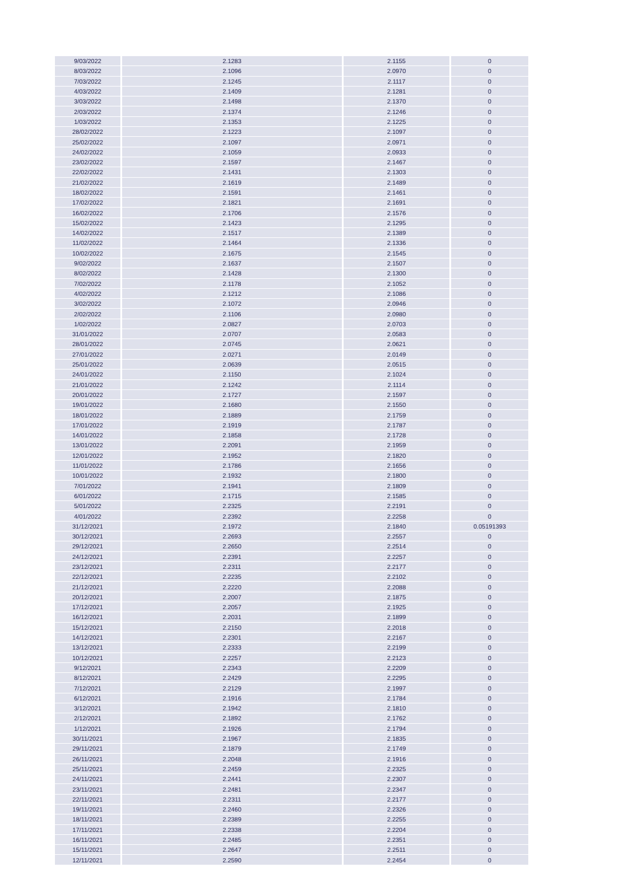| 9/03/2022 | 2.1283 | 2.1155 | 0 |
| 8/03/2022 | 2.1096 | 2.0970 | 0 |
| 7/03/2022 | 2.1245 | 2.1117 | 0 |
| 4/03/2022 | 2.1409 | 2.1281 | 0 |
| 3/03/2022 | 2.1498 | 2.1370 | 0 |
| 2/03/2022 | 2.1374 | 2.1246 | 0 |
| 1/03/2022 | 2.1353 | 2.1225 | 0 |
| 28/02/2022 | 2.1223 | 2.1097 | 0 |
| 25/02/2022 | 2.1097 | 2.0971 | 0 |
| 24/02/2022 | 2.1059 | 2.0933 | 0 |
| 23/02/2022 | 2.1597 | 2.1467 | 0 |
| 22/02/2022 | 2.1431 | 2.1303 | 0 |
| 21/02/2022 | 2.1619 | 2.1489 | 0 |
| 18/02/2022 | 2.1591 | 2.1461 | 0 |
| 17/02/2022 | 2.1821 | 2.1691 | 0 |
| 16/02/2022 | 2.1706 | 2.1576 | 0 |
| 15/02/2022 | 2.1423 | 2.1295 | 0 |
| 14/02/2022 | 2.1517 | 2.1389 | 0 |
| 11/02/2022 | 2.1464 | 2.1336 | 0 |
| 10/02/2022 | 2.1675 | 2.1545 | 0 |
| 9/02/2022 | 2.1637 | 2.1507 | 0 |
| 8/02/2022 | 2.1428 | 2.1300 | 0 |
| 7/02/2022 | 2.1178 | 2.1052 | 0 |
| 4/02/2022 | 2.1212 | 2.1086 | 0 |
| 3/02/2022 | 2.1072 | 2.0946 | 0 |
| 2/02/2022 | 2.1106 | 2.0980 | 0 |
| 1/02/2022 | 2.0827 | 2.0703 | 0 |
| 31/01/2022 | 2.0707 | 2.0583 | 0 |
| 28/01/2022 | 2.0745 | 2.0621 | 0 |
| 27/01/2022 | 2.0271 | 2.0149 | 0 |
| 25/01/2022 | 2.0639 | 2.0515 | 0 |
| 24/01/2022 | 2.1150 | 2.1024 | 0 |
| 21/01/2022 | 2.1242 | 2.1114 | 0 |
| 20/01/2022 | 2.1727 | 2.1597 | 0 |
| 19/01/2022 | 2.1680 | 2.1550 | 0 |
| 18/01/2022 | 2.1889 | 2.1759 | 0 |
| 17/01/2022 | 2.1919 | 2.1787 | 0 |
| 14/01/2022 | 2.1858 | 2.1728 | 0 |
| 13/01/2022 | 2.2091 | 2.1959 | 0 |
| 12/01/2022 | 2.1952 | 2.1820 | 0 |
| 11/01/2022 | 2.1786 | 2.1656 | 0 |
| 10/01/2022 | 2.1932 | 2.1800 | 0 |
| 7/01/2022 | 2.1941 | 2.1809 | 0 |
| 6/01/2022 | 2.1715 | 2.1585 | 0 |
| 5/01/2022 | 2.2325 | 2.2191 | 0 |
| 4/01/2022 | 2.2392 | 2.2258 | 0 |
| 31/12/2021 | 2.1972 | 2.1840 | 0.05191393 |
| 30/12/2021 | 2.2693 | 2.2557 | 0 |
| 29/12/2021 | 2.2650 | 2.2514 | 0 |
| 24/12/2021 | 2.2391 | 2.2257 | 0 |
| 23/12/2021 | 2.2311 | 2.2177 | 0 |
| 22/12/2021 | 2.2235 | 2.2102 | 0 |
| 21/12/2021 | 2.2220 | 2.2088 | 0 |
| 20/12/2021 | 2.2007 | 2.1875 | 0 |
| 17/12/2021 | 2.2057 | 2.1925 | 0 |
| 16/12/2021 | 2.2031 | 2.1899 | 0 |
| 15/12/2021 | 2.2150 | 2.2018 | 0 |
| 14/12/2021 | 2.2301 | 2.2167 | 0 |
| 13/12/2021 | 2.2333 | 2.2199 | 0 |
| 10/12/2021 | 2.2257 | 2.2123 | 0 |
| 9/12/2021 | 2.2343 | 2.2209 | 0 |
| 8/12/2021 | 2.2429 | 2.2295 | 0 |
| 7/12/2021 | 2.2129 | 2.1997 | 0 |
| 6/12/2021 | 2.1916 | 2.1784 | 0 |
| 3/12/2021 | 2.1942 | 2.1810 | 0 |
| 2/12/2021 | 2.1892 | 2.1762 | 0 |
| 1/12/2021 | 2.1926 | 2.1794 | 0 |
| 30/11/2021 | 2.1967 | 2.1835 | 0 |
| 29/11/2021 | 2.1879 | 2.1749 | 0 |
| 26/11/2021 | 2.2048 | 2.1916 | 0 |
| 25/11/2021 | 2.2459 | 2.2325 | 0 |
| 24/11/2021 | 2.2441 | 2.2307 | 0 |
| 23/11/2021 | 2.2481 | 2.2347 | 0 |
| 22/11/2021 | 2.2311 | 2.2177 | 0 |
| 19/11/2021 | 2.2460 | 2.2326 | 0 |
| 18/11/2021 | 2.2389 | 2.2255 | 0 |
| 17/11/2021 | 2.2338 | 2.2204 | 0 |
| 16/11/2021 | 2.2485 | 2.2351 | 0 |
| 15/11/2021 | 2.2647 | 2.2511 | 0 |
| 12/11/2021 | 2.2590 | 2.2454 | 0 |